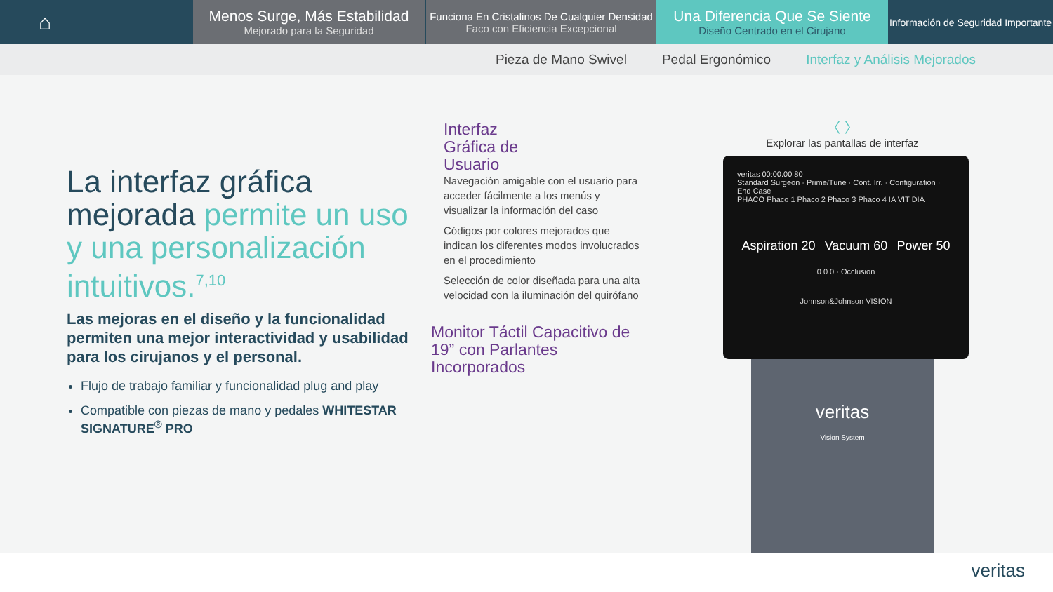⌂
Menos Surge, Más Estabilidad
Mejorado para la Seguridad
Funciona En Cristalinos De Cualquier Densidad
Faco con Eficiencia Excepcional
Una Diferencia Que Se Siente
Diseño Centrado en el Cirujano
Información de Seguridad Importante
Pieza de Mano Swivel Pedal Ergonómico Interfaz y Análisis Mejorados
La interfaz gráfica mejorada permite un uso y una personalización intuitivos.<sup>7,10</sup>
Las mejoras en el diseño y la funcionalidad permiten una mejor interactividad y usabilidad para los cirujanos y el personal.
Flujo de trabajo familiar y funcionalidad plug and play
Compatible con piezas de mano y pedales WHITESTAR SIGNATURE<sup>®</sup> PRO
Interfaz
Gráfica de
Usuario
Navegación amigable con el usuario para acceder fácilmente a los menús y visualizar la información del caso
Códigos por colores mejorados que indican los diferentes modos involucrados en el procedimiento
Selección de color diseñada para una alta velocidad con la iluminación del quirófano
Monitor Táctil Capacitivo de 19” con Parlantes Incorporados
〈 〉
Explorar las pantallas de interfaz
veritas 00:00.00 80
Standard Surgeon · Prime/Tune · Cont. Irr. · Configuration · End Case
PHACO Phaco 1 Phaco 2 Phaco 3 Phaco 4 IA VIT DIA
Aspiration 20 Vacuum 60 Power 50
0 0 0 · Occlusion
Johnson&Johnson VISION
veritas
Vision System
veritas